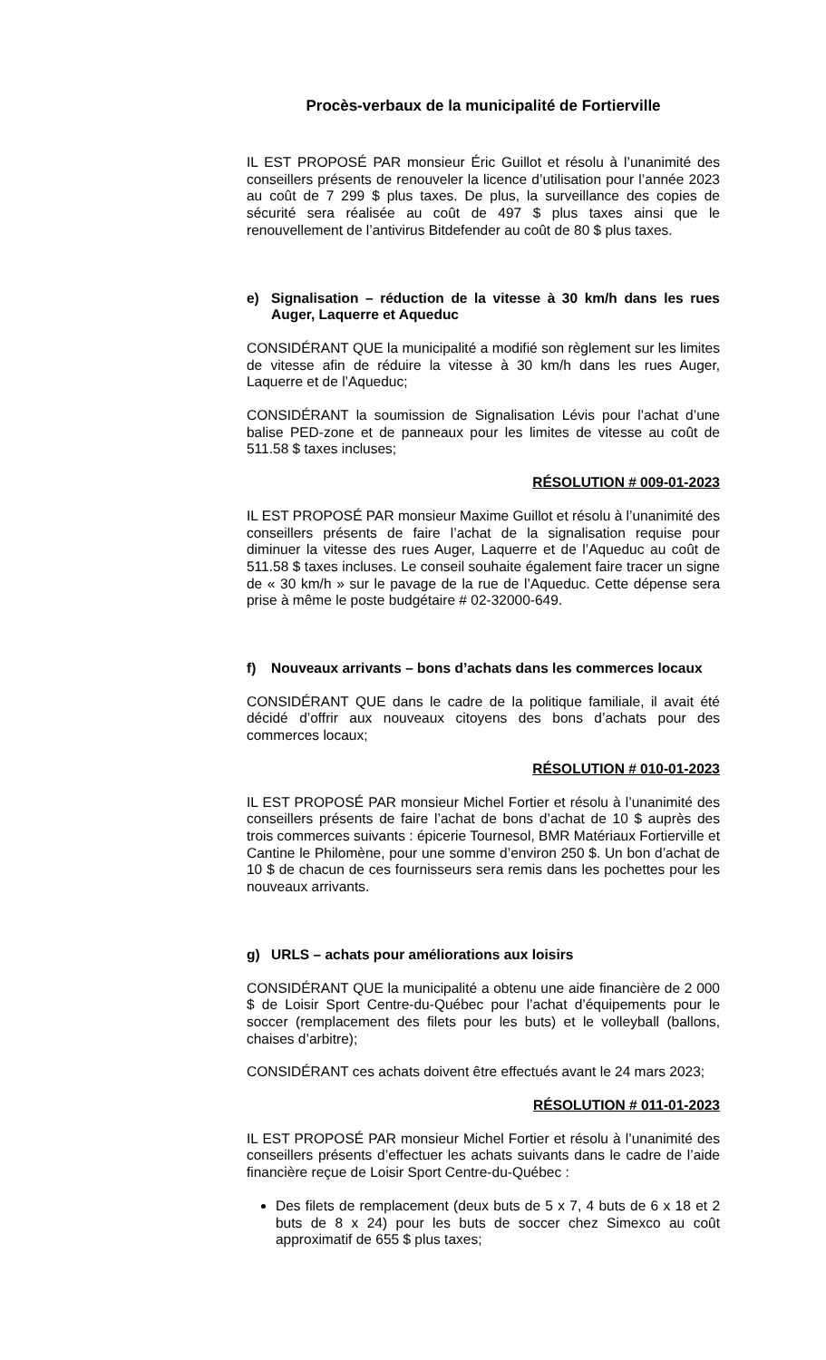Procès-verbaux de la municipalité de Fortierville
IL EST PROPOSÉ PAR monsieur Éric Guillot et résolu à l’unanimité des conseillers présents de renouveler la licence d’utilisation pour l’année 2023 au coût de 7 299 $ plus taxes. De plus, la surveillance des copies de sécurité sera réalisée au coût de 497 $ plus taxes ainsi que le renouvellement de l’antivirus Bitdefender au coût de 80 $ plus taxes.
e) Signalisation – réduction de la vitesse à 30 km/h dans les rues Auger, Laquerre et Aqueduc
CONSIDÉRANT QUE la municipalité a modifié son règlement sur les limites de vitesse afin de réduire la vitesse à 30 km/h dans les rues Auger, Laquerre et de l’Aqueduc;
CONSIDÉRANT la soumission de Signalisation Lévis pour l’achat d’une balise PED-zone et de panneaux pour les limites de vitesse au coût de 511.58 $ taxes incluses;
RÉSOLUTION # 009-01-2023
IL EST PROPOSÉ PAR monsieur Maxime Guillot et résolu à l’unanimité des conseillers présents de faire l’achat de la signalisation requise pour diminuer la vitesse des rues Auger, Laquerre et de l’Aqueduc au coût de 511.58 $ taxes incluses. Le conseil souhaite également faire tracer un signe de « 30 km/h » sur le pavage de la rue de l’Aqueduc. Cette dépense sera prise à même le poste budgétaire # 02-32000-649.
f) Nouveaux arrivants – bons d’achats dans les commerces locaux
CONSIDÉRANT QUE dans le cadre de la politique familiale, il avait été décidé d’offrir aux nouveaux citoyens des bons d’achats pour des commerces locaux;
RÉSOLUTION # 010-01-2023
IL EST PROPOSÉ PAR monsieur Michel Fortier et résolu à l’unanimité des conseillers présents de faire l’achat de bons d’achat de 10 $ auprès des trois commerces suivants : épicerie Tournesol, BMR Matériaux Fortierville et Cantine le Philomène, pour une somme d’environ 250 $. Un bon d’achat de 10 $ de chacun de ces fournisseurs sera remis dans les pochettes pour les nouveaux arrivants.
g) URLS – achats pour améliorations aux loisirs
CONSIDÉRANT QUE la municipalité a obtenu une aide financière de 2 000 $ de Loisir Sport Centre-du-Québec pour l’achat d’équipements pour le soccer (remplacement des filets pour les buts) et le volleyball (ballons, chaises d’arbitre);
CONSIDÉRANT ces achats doivent être effectués avant le 24 mars 2023;
RÉSOLUTION # 011-01-2023
IL EST PROPOSÉ PAR monsieur Michel Fortier et résolu à l’unanimité des conseillers présents d’effectuer les achats suivants dans le cadre de l’aide financière reçue de Loisir Sport Centre-du-Québec :
Des filets de remplacement (deux buts de 5 x 7, 4 buts de 6 x 18 et 2 buts de 8 x 24) pour les buts de soccer chez Simexco au coût approximatif de 655 $ plus taxes;